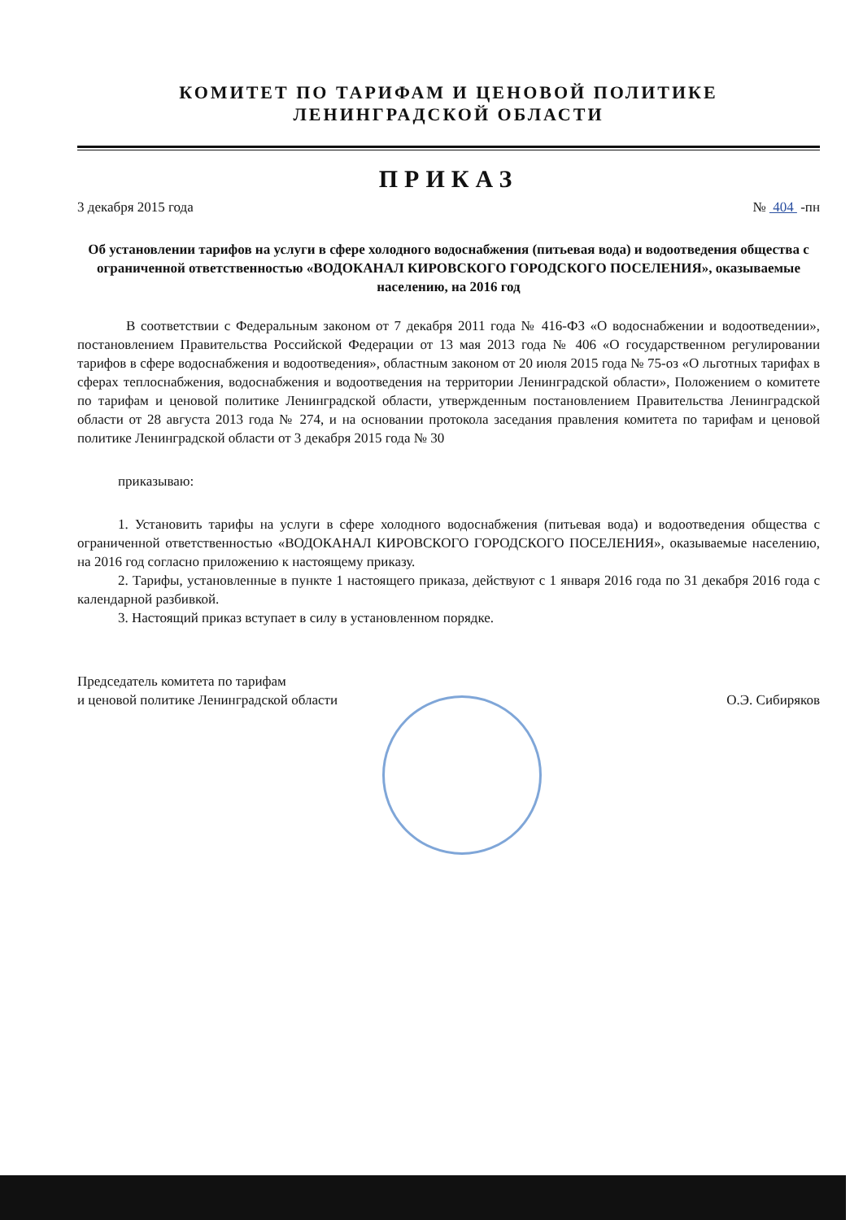КОМИТЕТ ПО ТАРИФАМ И ЦЕНОВОЙ ПОЛИТИКЕ
ЛЕНИНГРАДСКОЙ ОБЛАСТИ
ПРИКАЗ
3 декабря 2015 года № 404 -пн
Об установлении тарифов на услуги в сфере холодного водоснабжения (питьевая вода) и водоотведения общества с ограниченной ответственностью «ВОДОКАНАЛ КИРОВСКОГО ГОРОДСКОГО ПОСЕЛЕНИЯ», оказываемые населению, на 2016 год
В соответствии с Федеральным законом от 7 декабря 2011 года № 416-ФЗ «О водоснабжении и водоотведении», постановлением Правительства Российской Федерации от 13 мая 2013 года № 406 «О государственном регулировании тарифов в сфере водоснабжения и водоотведения», областным законом от 20 июля 2015 года № 75-оз «О льготных тарифах в сферах теплоснабжения, водоснабжения и водоотведения на территории Ленинградской области», Положением о комитете по тарифам и ценовой политике Ленинградской области, утвержденным постановлением Правительства Ленинградской области от 28 августа 2013 года № 274, и на основании протокола заседания правления комитета по тарифам и ценовой политике Ленинградской области от 3 декабря 2015 года № 30
приказываю:
1. Установить тарифы на услуги в сфере холодного водоснабжения (питьевая вода) и водоотведения общества с ограниченной ответственностью «ВОДОКАНАЛ КИРОВСКОГО ГОРОДСКОГО ПОСЕЛЕНИЯ», оказываемые населению, на 2016 год согласно приложению к настоящему приказу.
2. Тарифы, установленные в пункте 1 настоящего приказа, действуют с 1 января 2016 года по 31 декабря 2016 года с календарной разбивкой.
3. Настоящий приказ вступает в силу в установленном порядке.
Председатель комитета по тарифам
и ценовой политике Ленинградской области О.Э. Сибиряков